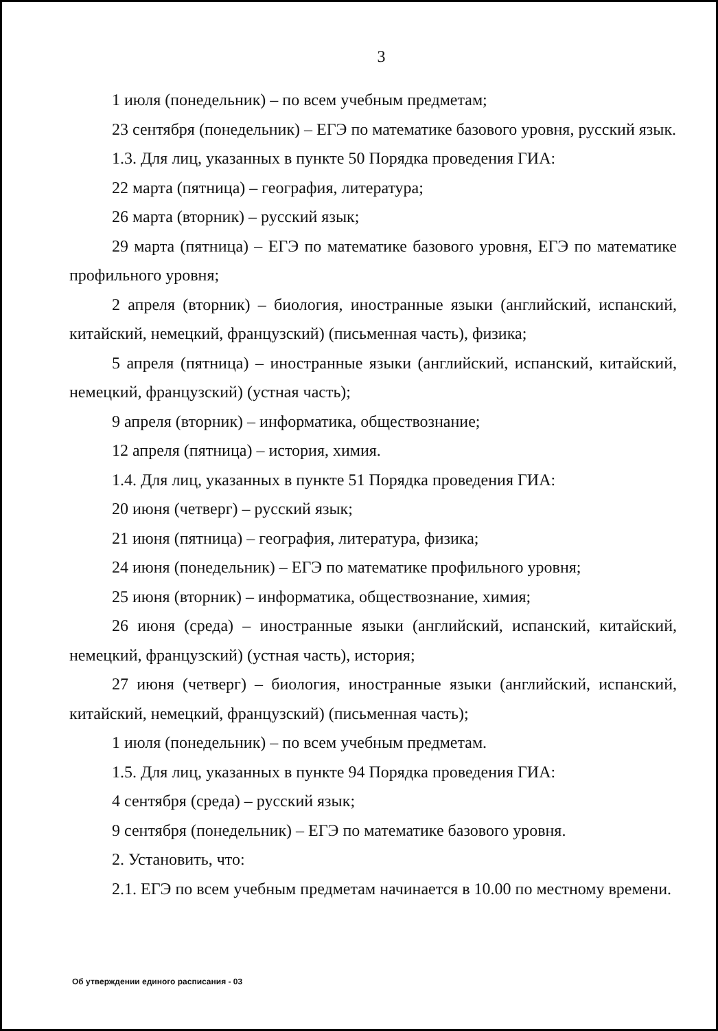3
1 июля (понедельник) – по всем учебным предметам;
23 сентября (понедельник) – ЕГЭ по математике базового уровня, русский язык.
1.3. Для лиц, указанных в пункте 50 Порядка проведения ГИА:
22 марта (пятница) – география, литература;
26 марта (вторник) – русский язык;
29 марта (пятница) – ЕГЭ по математике базового уровня, ЕГЭ по математике профильного уровня;
2 апреля (вторник) – биология, иностранные языки (английский, испанский, китайский, немецкий, французский) (письменная часть), физика;
5 апреля (пятница) – иностранные языки (английский, испанский, китайский, немецкий, французский) (устная часть);
9 апреля (вторник) – информатика, обществознание;
12 апреля (пятница) – история, химия.
1.4. Для лиц, указанных в пункте 51 Порядка проведения ГИА:
20 июня (четверг) – русский язык;
21 июня (пятница) – география, литература, физика;
24 июня (понедельник) – ЕГЭ по математике профильного уровня;
25 июня (вторник) – информатика, обществознание, химия;
26 июня (среда) – иностранные языки (английский, испанский, китайский, немецкий, французский) (устная часть), история;
27 июня (четверг) – биология, иностранные языки (английский, испанский, китайский, немецкий, французский) (письменная часть);
1 июля (понедельник) – по всем учебным предметам.
1.5. Для лиц, указанных в пункте 94 Порядка проведения ГИА:
4 сентября (среда) – русский язык;
9 сентября (понедельник) – ЕГЭ по математике базового уровня.
2. Установить, что:
2.1. ЕГЭ по всем учебным предметам начинается в 10.00 по местному времени.
Об утверждении единого расписания - 03